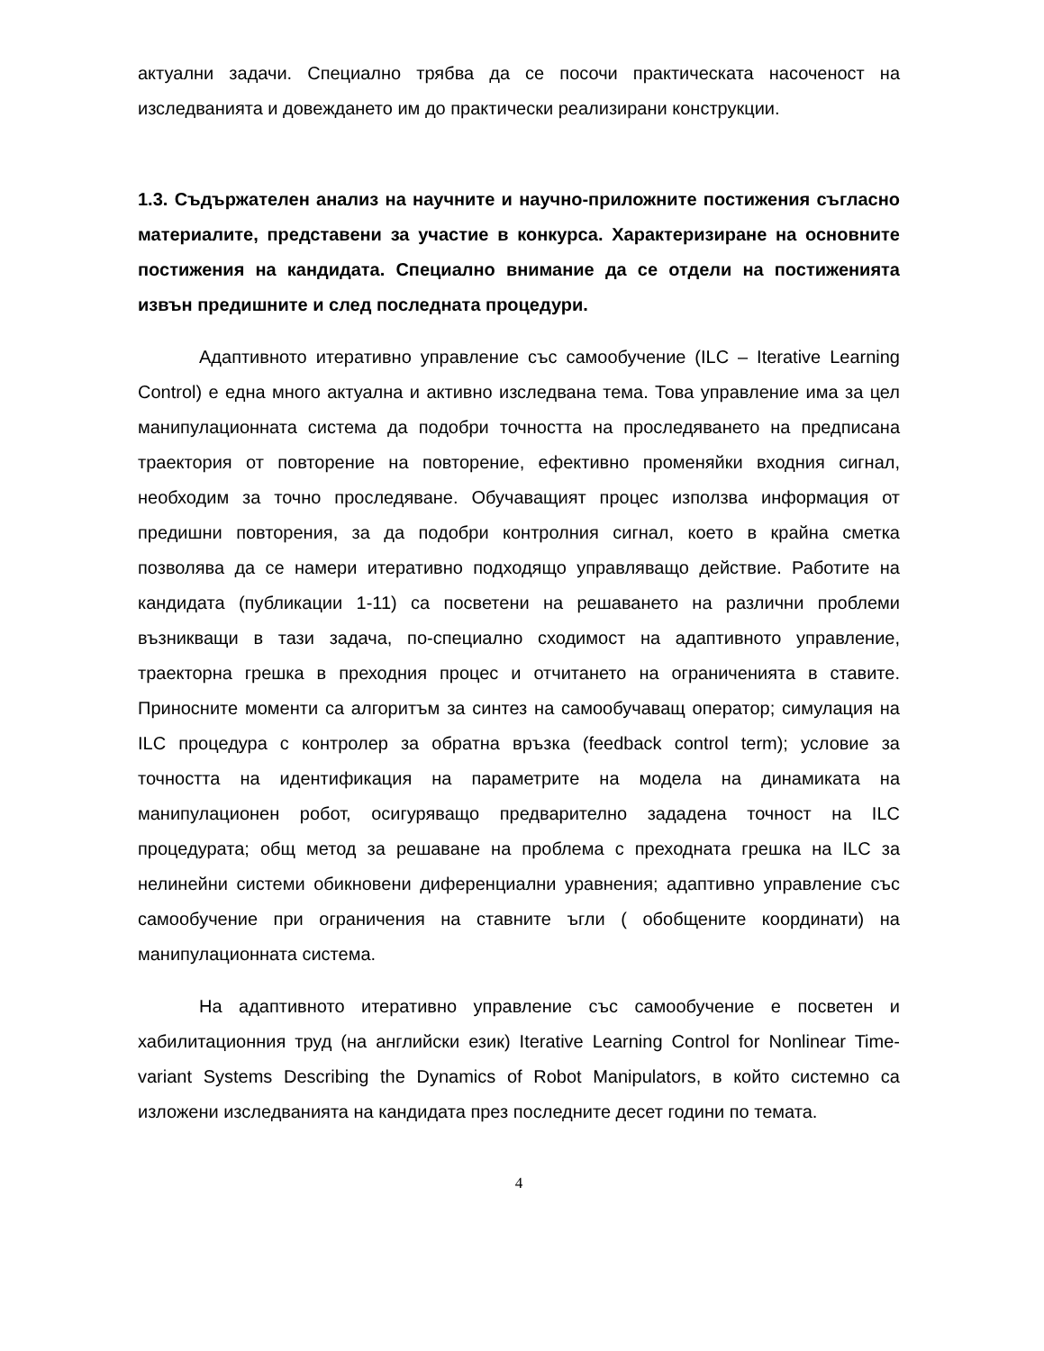актуални задачи. Специално трябва да се посочи практическата насоченост на изследванията и довеждането им до практически реализирани конструкции.
1.3. Съдържателен анализ на научните и научно-приложните постижения съгласно материалите, представени за участие в конкурса. Характеризиране на основните постижения на кандидата. Специално внимание да се отдели на постиженията извън предишните и след последната процедури.
Адаптивното итеративно управление със самообучение (ILC – Iterative Learning Control) е една много актуална и активно изследвана тема. Това управление има за цел манипулационната система да подобри точността на проследяването на предписана траектория от повторение на повторение, ефективно променяйки входния сигнал, необходим за точно проследяване. Обучаващият процес използва информация от предишни повторения, за да подобри контролния сигнал, което в крайна сметка позволява да се намери итеративно подходящо управляващо действие. Работите на кандидата (публикации 1-11) са посветени на решаването на различни проблеми възникващи в тази задача, по-специално сходимост на адаптивното управление, траекторна грешка в преходния процес и отчитането на ограниченията в ставите. Приносните моменти са алгоритъм за синтез на самообучаващ оператор; симулация на ILC процедура с контролер за обратна връзка (feedback control term); условие за точността на идентификация на параметрите на модела на динамиката на манипулационен робот, осигуряващо предварително зададена точност на ILC процедурата; общ метод за решаване на проблема с преходната грешка на ILC за нелинейни системи обикновени диференциални уравнения; адаптивно управление със самообучение при ограничения на ставните ъгли ( обобщените координати) на манипулационната система.
На адаптивното итеративно управление със самообучение е посветен и хабилитационния труд (на английски език) Iterative Learning Control for Nonlinear Time-variant Systems Describing the Dynamics of Robot Manipulators, в който системно са изложени изследванията на кандидата през последните десет години по темата.
4